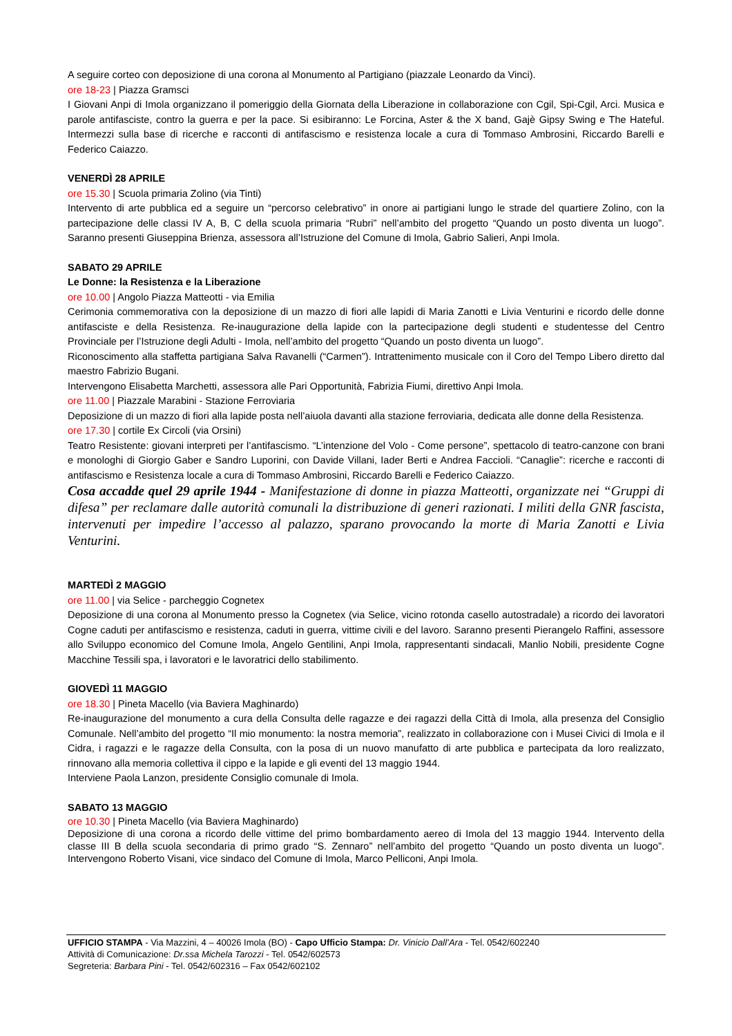A seguire corteo con deposizione di una corona al Monumento al Partigiano (piazzale Leonardo da Vinci).
ore 18-23 | Piazza Gramsci
I Giovani Anpi di Imola organizzano il pomeriggio della Giornata della Liberazione in collaborazione con Cgil, Spi-Cgil, Arci. Musica e parole antifasciste, contro la guerra e per la pace. Si esibiranno: Le Forcina, Aster & the X band, Gajè Gipsy Swing e The Hateful. Intermezzi sulla base di ricerche e racconti di antifascismo e resistenza locale a cura di Tommaso Ambrosini, Riccardo Barelli e Federico Caiazzo.
VENERDÌ 28 APRILE
ore 15.30 | Scuola primaria Zolino (via Tinti)
Intervento di arte pubblica ed a seguire un “percorso celebrativo” in onore ai partigiani lungo le strade del quartiere Zolino, con la partecipazione delle classi IV A, B, C della scuola primaria “Rubri” nell’ambito del progetto “Quando un posto diventa un luogo”. Saranno presenti Giuseppina Brienza, assessora all’Istruzione del Comune di Imola, Gabrio Salieri, Anpi Imola.
SABATO 29 APRILE
Le Donne: la Resistenza e la Liberazione
ore 10.00 | Angolo Piazza Matteotti - via Emilia
Cerimonia commemorativa con la deposizione di un mazzo di fiori alle lapidi di Maria Zanotti e Livia Venturini e ricordo delle donne antifasciste e della Resistenza. Re-inaugurazione della lapide con la partecipazione degli studenti e studentesse del Centro Provinciale per l’Istruzione degli Adulti - Imola, nell’ambito del progetto “Quando un posto diventa un luogo”.
Riconoscimento alla staffetta partigiana Salva Ravanelli (“Carmen”). Intrattenimento musicale con il Coro del Tempo Libero diretto dal maestro Fabrizio Bugani.
Intervengono Elisabetta Marchetti, assessora alle Pari Opportunità, Fabrizia Fiumi, direttivo Anpi Imola.
ore 11.00 | Piazzale Marabini - Stazione Ferroviaria
Deposizione di un mazzo di fiori alla lapide posta nell’aiuola davanti alla stazione ferroviaria, dedicata alle donne della Resistenza.
ore 17.30 | cortile Ex Circoli (via Orsini)
Teatro Resistente: giovani interpreti per l’antifascismo. “L’intenzione del Volo - Come persone”, spettacolo di teatro-canzone con brani e monologhi di Giorgio Gaber e Sandro Luporini, con Davide Villani, Iader Berti e Andrea Faccioli. “Canaglie”: ricerche e racconti di antifascismo e Resistenza locale a cura di Tommaso Ambrosini, Riccardo Barelli e Federico Caiazzo.
Cosa accadde quel 29 aprile 1944 - Manifestazione di donne in piazza Matteotti, organizzate nei “Gruppi di difesa” per reclamare dalle autorità comunali la distribuzione di generi razionati. I militi della GNR fascista, intervenuti per impedire l’accesso al palazzo, sparano provocando la morte di Maria Zanotti e Livia Venturini.
MARTEDÌ 2 MAGGIO
ore 11.00 | via Selice - parcheggio Cognetex
Deposizione di una corona al Monumento presso la Cognetex (via Selice, vicino rotonda casello autostradale) a ricordo dei lavoratori Cogne caduti per antifascismo e resistenza, caduti in guerra, vittime civili e del lavoro. Saranno presenti Pierangelo Raffini, assessore allo Sviluppo economico del Comune Imola, Angelo Gentilini, Anpi Imola, rappresentanti sindacali, Manlio Nobili, presidente Cogne Macchine Tessili spa, i lavoratori e le lavoratrici dello stabilimento.
GIOVEDÌ 11 MAGGIO
ore 18.30 | Pineta Macello (via Baviera Maghinardo)
Re-inaugurazione del monumento a cura della Consulta delle ragazze e dei ragazzi della Città di Imola, alla presenza del Consiglio Comunale. Nell’ambito del progetto “Il mio monumento: la nostra memoria”, realizzato in collaborazione con i Musei Civici di Imola e il Cidra, i ragazzi e le ragazze della Consulta, con la posa di un nuovo manufatto di arte pubblica e partecipata da loro realizzato, rinnovano alla memoria collettiva il cippo e la lapide e gli eventi del 13 maggio 1944.
Interviene Paola Lanzon, presidente Consiglio comunale di Imola.
SABATO 13 MAGGIO
ore 10.30 | Pineta Macello (via Baviera Maghinardo)
Deposizione di una corona a ricordo delle vittime del primo bombardamento aereo di Imola del 13 maggio 1944. Intervento della classe III B della scuola secondaria di primo grado “S. Zennaro” nell’ambito del progetto “Quando un posto diventa un luogo”. Intervengono Roberto Visani, vice sindaco del Comune di Imola, Marco Pelliconi, Anpi Imola.
UFFICIO STAMPA - Via Mazzini, 4 – 40026 Imola (BO) - Capo Ufficio Stampa: Dr. Vinicio Dall’Ara - Tel. 0542/602240
Attività di Comunicazione: Dr.ssa Michela Tarozzi - Tel. 0542/602573
Segreteria: Barbara Pini - Tel. 0542/602316 – Fax 0542/602102